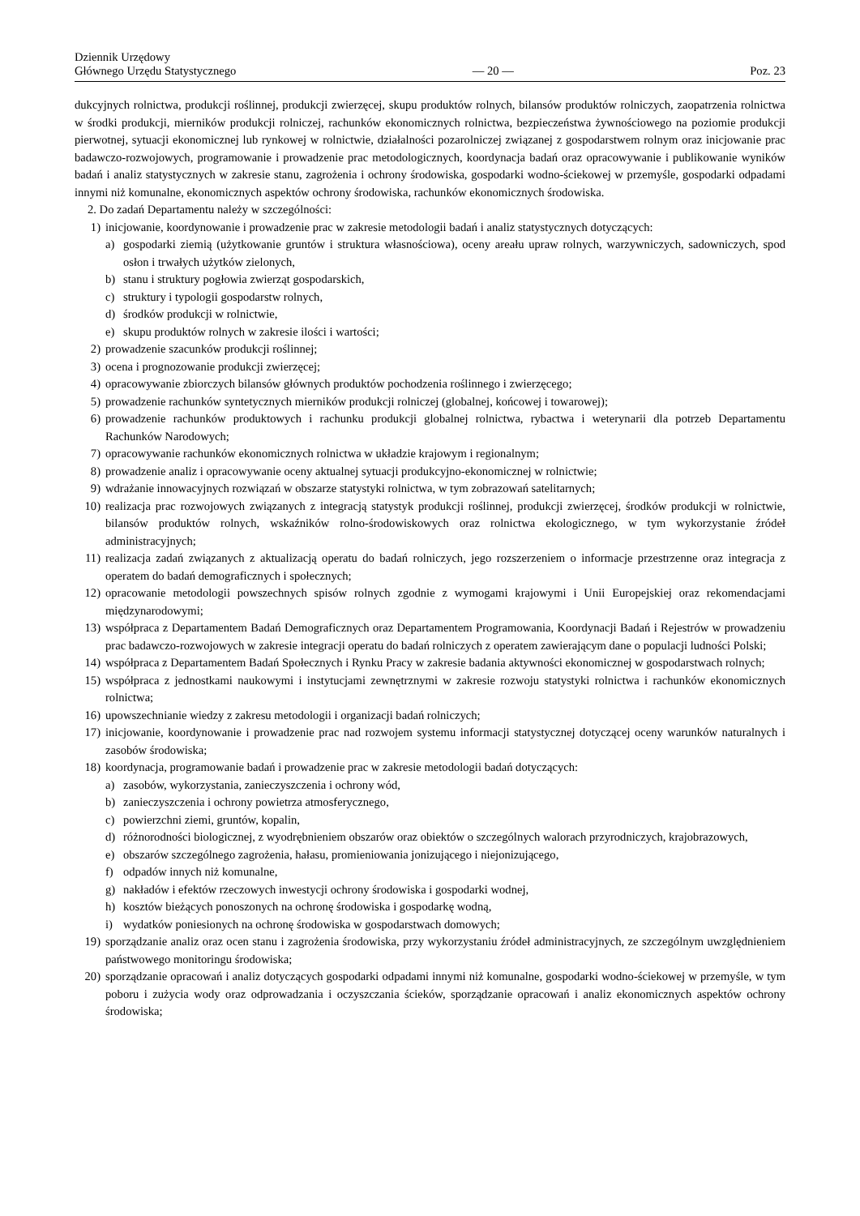Dziennik Urzędowy
Głównego Urzędu Statystycznego
— 20 —
Poz. 23
dukcyjnych rolnictwa, produkcji roślinnej, produkcji zwierzęcej, skupu produktów rolnych, bilansów produktów rolniczych, zaopatrzenia rolnictwa w środki produkcji, mierników produkcji rolniczej, rachunków ekonomicznych rolnictwa, bezpieczeństwa żywnościowego na poziomie produkcji pierwotnej, sytuacji ekonomicznej lub rynkowej w rolnictwie, działalności pozarolniczej związanej z gospodarstwem rolnym oraz inicjowanie prac badawczo-rozwojowych, programowanie i prowadzenie prac metodologicznych, koordynacja badań oraz opracowywanie i publikowanie wyników badań i analiz statystycznych w zakresie stanu, zagrożenia i ochrony środowiska, gospodarki wodno-ściekowej w przemyśle, gospodarki odpadami innymi niż komunalne, ekonomicznych aspektów ochrony środowiska, rachunków ekonomicznych środowiska.
2. Do zadań Departamentu należy w szczególności:
1) inicjowanie, koordynowanie i prowadzenie prac w zakresie metodologii badań i analiz statystycznych dotyczących:
a) gospodarki ziemią (użytkowanie gruntów i struktura własnościowa), oceny areału upraw rolnych, warzywniczych, sadowniczych, spod osłon i trwałych użytków zielonych,
b) stanu i struktury pogłowia zwierząt gospodarskich,
c) struktury i typologii gospodarstw rolnych,
d) środków produkcji w rolnictwie,
e) skupu produktów rolnych w zakresie ilości i wartości;
2) prowadzenie szacunków produkcji roślinnej;
3) ocena i prognozowanie produkcji zwierzęcej;
4) opracowywanie zbiorczych bilansów głównych produktów pochodzenia roślinnego i zwierzęcego;
5) prowadzenie rachunków syntetycznych mierników produkcji rolniczej (globalnej, końcowej i towarowej);
6) prowadzenie rachunków produktowych i rachunku produkcji globalnej rolnictwa, rybactwa i weterynarii dla potrzeb Departamentu Rachunków Narodowych;
7) opracowywanie rachunków ekonomicznych rolnictwa w układzie krajowym i regionalnym;
8) prowadzenie analiz i opracowywanie oceny aktualnej sytuacji produkcyjno-ekonomicznej w rolnictwie;
9) wdrażanie innowacyjnych rozwiązań w obszarze statystyki rolnictwa, w tym zobrazowań satelitarnych;
10) realizacja prac rozwojowych związanych z integracją statystyk produkcji roślinnej, produkcji zwierzęcej, środków produkcji w rolnictwie, bilansów produktów rolnych, wskaźników rolno-środowiskowych oraz rolnictwa ekologicznego, w tym wykorzystanie źródeł administracyjnych;
11) realizacja zadań związanych z aktualizacją operatu do badań rolniczych, jego rozszerzeniem o informacje przestrzenne oraz integracja z operatem do badań demograficznych i społecznych;
12) opracowanie metodologii powszechnych spisów rolnych zgodnie z wymogami krajowymi i Unii Europejskiej oraz rekomendacjami międzynarodowymi;
13) współpraca z Departamentem Badań Demograficznych oraz Departamentem Programowania, Koordynacji Badań i Rejestrów w prowadzeniu prac badawczo-rozwojowych w zakresie integracji operatu do badań rolniczych z operatem zawierającym dane o populacji ludności Polski;
14) współpraca z Departamentem Badań Społecznych i Rynku Pracy w zakresie badania aktywności ekonomicznej w gospodarstwach rolnych;
15) współpraca z jednostkami naukowymi i instytucjami zewnętrznymi w zakresie rozwoju statystyki rolnictwa i rachunków ekonomicznych rolnictwa;
16) upowszechnianie wiedzy z zakresu metodologii i organizacji badań rolniczych;
17) inicjowanie, koordynowanie i prowadzenie prac nad rozwojem systemu informacji statystycznej dotyczącej oceny warunków naturalnych i zasobów środowiska;
18) koordynacja, programowanie badań i prowadzenie prac w zakresie metodologii badań dotyczących:
a) zasobów, wykorzystania, zanieczyszczenia i ochrony wód,
b) zanieczyszczenia i ochrony powietrza atmosferycznego,
c) powierzchni ziemi, gruntów, kopalin,
d) różnorodności biologicznej, z wyodrębnieniem obszarów oraz obiektów o szczególnych walorach przyrodniczych, krajobrazowych,
e) obszarów szczególnego zagrożenia, hałasu, promieniowania jonizującego i niejonizującego,
f) odpadów innych niż komunalne,
g) nakładów i efektów rzeczowych inwestycji ochrony środowiska i gospodarki wodnej,
h) kosztów bieżących ponoszonych na ochronę środowiska i gospodarkę wodną,
i) wydatków poniesionych na ochronę środowiska w gospodarstwach domowych;
19) sporządzanie analiz oraz ocen stanu i zagrożenia środowiska, przy wykorzystaniu źródeł administracyjnych, ze szczególnym uwzględnieniem państwowego monitoringu środowiska;
20) sporządzanie opracowań i analiz dotyczących gospodarki odpadami innymi niż komunalne, gospodarki wodno-ściekowej w przemyśle, w tym poboru i zużycia wody oraz odprowadzania i oczyszczania ścieków, sporządzanie opracowań i analiz ekonomicznych aspektów ochrony środowiska;